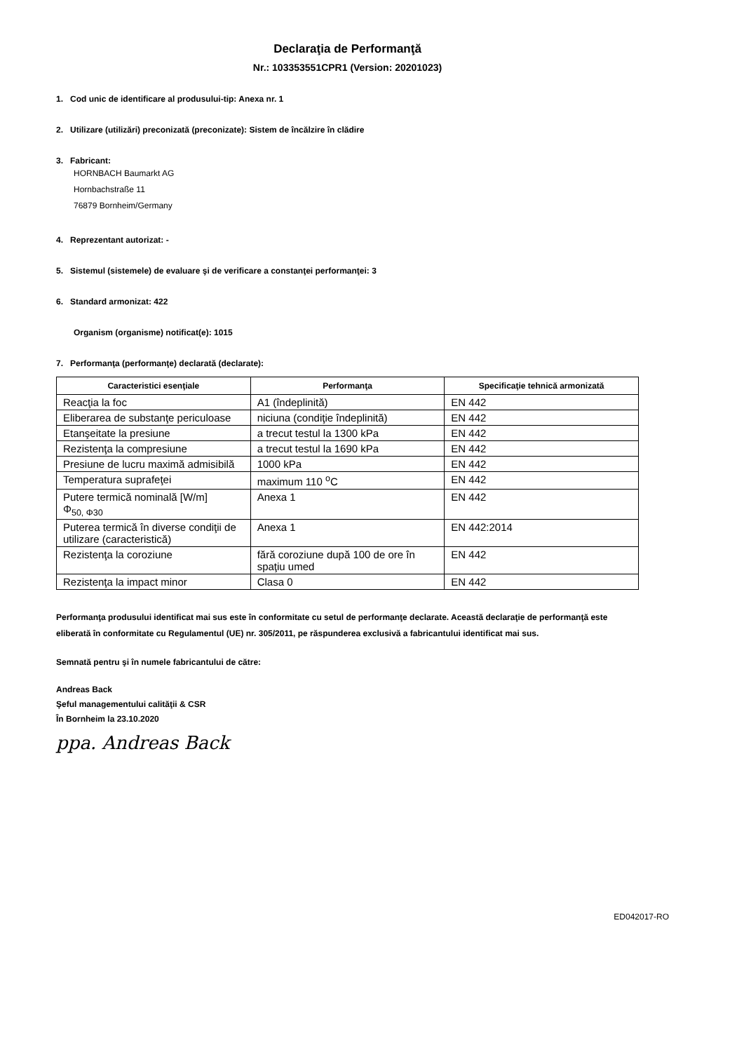Declaraţia de Performanţă
Nr.: 103353551CPR1 (Version: 20201023)
1. Cod unic de identificare al produsului-tip: Anexa nr. 1
2. Utilizare (utilizări) preconizată (preconizate): Sistem de încălzire în clădire
3. Fabricant:
HORNBACH Baumarkt AG
Hornbachstraße 11
76879 Bornheim/Germany
4. Reprezentant autorizat: -
5. Sistemul (sistemele) de evaluare şi de verificare a constanţei performanţei: 3
6. Standard armonizat: 422
Organism (organisme) notificat(e): 1015
7. Performanţa (performanţe) declarată (declarate):
| Caracteristici esenţiale | Performanţa | Specificaţie tehnică armonizată |
| --- | --- | --- |
| Reacţia la foc | A1 (îndeplinită) | EN 442 |
| Eliberarea de substanţe periculoase | niciuna (condiţie îndeplinită) | EN 442 |
| Etanşeitate la presiune | a trecut testul la 1300 kPa | EN 442 |
| Rezistenţa la compresiune | a trecut testul la 1690 kPa | EN 442 |
| Presiune de lucru maximă admisibilă | 1000 kPa | EN 442 |
| Temperatura suprafeţei | maximum 110 <sup>o</sup>C | EN 442 |
| Putere termică nominală [W/m] Φ<sub>50, Φ30</sub> | Anexa 1 | EN 442 |
| Puterea termică în diverse condiţii de utilizare (caracteristică) | Anexa 1 | EN 442:2014 |
| Rezistenţa la coroziune | fără coroziune după 100 de ore în spaţiu umed | EN 442 |
| Rezistenţa la impact minor | Clasa 0 | EN 442 |
Performanţa produsului identificat mai sus este în conformitate cu setul de performanţe declarate. Această declaraţie de performanţă este eliberată în conformitate cu Regulamentul (UE) nr. 305/2011, pe răspunderea exclusivă a fabricantului identificat mai sus.
Semnată pentru şi în numele fabricantului de către:
Andreas Back
Şeful managementului calităţii & CSR
În Bornheim la 23.10.2020
ppa. Andreas Back
ED042017-RO